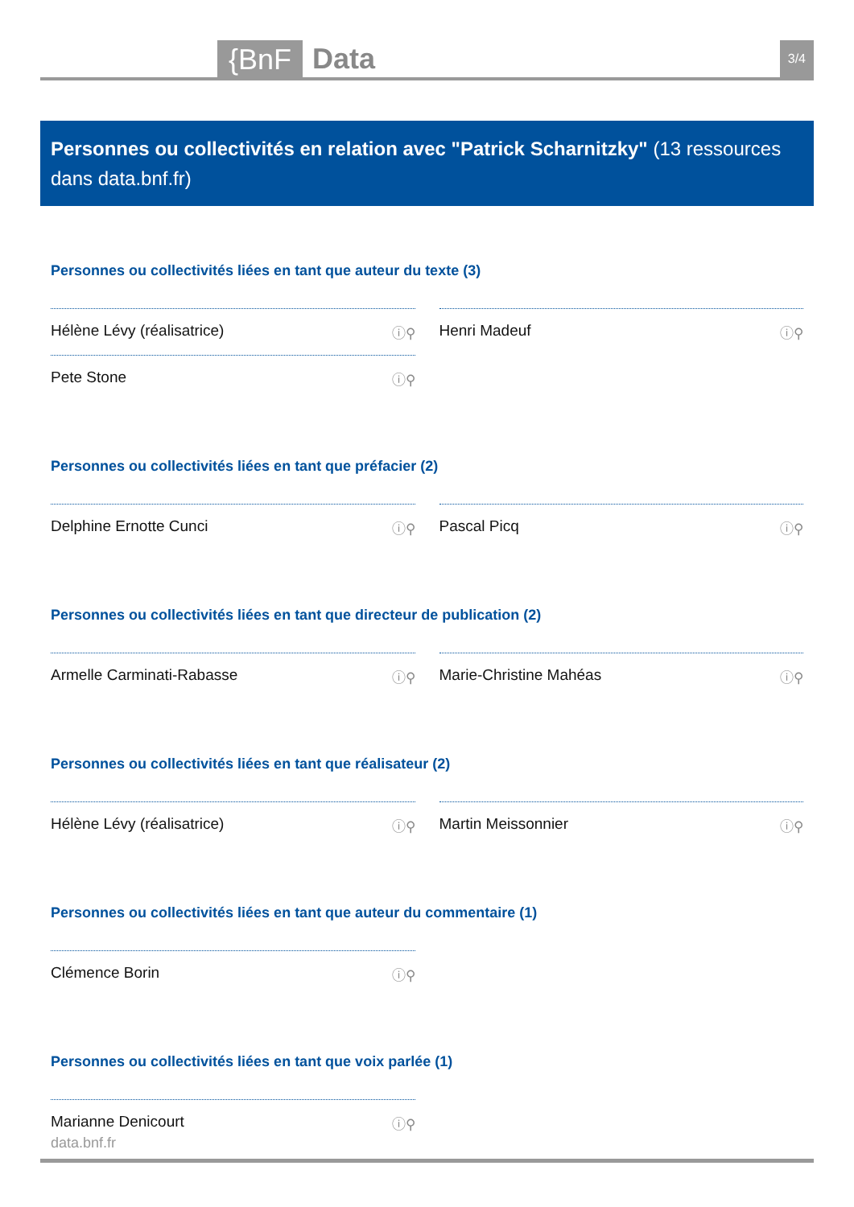{BnF Data 3/4
Personnes ou collectivités en relation avec "Patrick Scharnitzky" (13 ressources dans data.bnf.fr)
Personnes ou collectivités liées en tant que auteur du texte (3)
Hélène Lévy (réalisatrice) ⓘ⚲
Henri Madeuf ⓘ⚲
Pete Stone ⓘ⚲
Personnes ou collectivités liées en tant que préfacier (2)
Delphine Ernotte Cunci ⓘ⚲
Pascal Picq ⓘ⚲
Personnes ou collectivités liées en tant que directeur de publication (2)
Armelle Carminati-Rabasse ⓘ⚲
Marie-Christine Mahéas ⓘ⚲
Personnes ou collectivités liées en tant que réalisateur (2)
Hélène Lévy (réalisatrice) ⓘ⚲
Martin Meissonnier ⓘ⚲
Personnes ou collectivités liées en tant que auteur du commentaire (1)
Clémence Borin ⓘ⚲
Personnes ou collectivités liées en tant que voix parlée (1)
Marianne Denicourt ⓘ⚲
data.bnf.fr